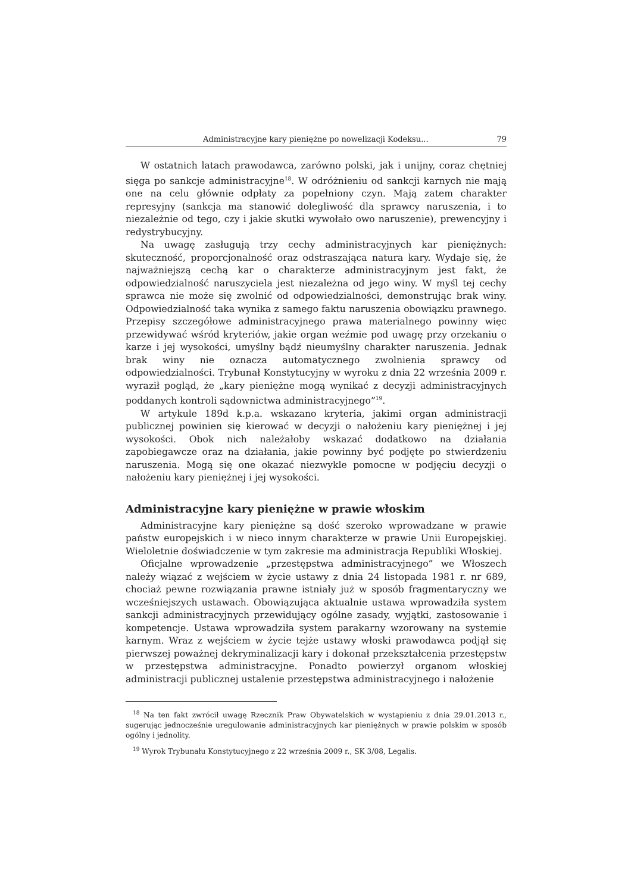Administracyjne kary pieniężne po nowelizacji Kodeksu... 79
W ostatnich latach prawodawca, zarówno polski, jak i unijny, coraz chętniej sięga po sankcje administracyjne<sup>18</sup>. W odróżnieniu od sankcji karnych nie mają one na celu głównie odpłaty za popełniony czyn. Mają zatem charakter represyjny (sankcja ma stanowić dolegliwość dla sprawcy naruszenia, i to niezależnie od tego, czy i jakie skutki wywołało owo naruszenie), prewencyjny i redystrybucyjny.
Na uwagę zasługują trzy cechy administracyjnych kar pieniężnych: skuteczność, proporcjonalność oraz odstraszająca natura kary. Wydaje się, że najważniejszą cechą kar o charakterze administracyjnym jest fakt, że odpowiedzialność naruszyciela jest niezależna od jego winy. W myśl tej cechy sprawca nie może się zwolnić od odpowiedzialności, demonstrując brak winy. Odpowiedzialność taka wynika z samego faktu naruszenia obowiązku prawnego. Przepisy szczegółowe administracyjnego prawa materialnego powinny więc przewidywać wśród kryteriów, jakie organ weźmie pod uwagę przy orzekaniu o karze i jej wysokości, umyślny bądź nieumyślny charakter naruszenia. Jednak brak winy nie oznacza automatycznego zwolnienia sprawcy od odpowiedzialności. Trybunał Konstytucyjny w wyroku z dnia 22 września 2009 r. wyraził pogląd, że „kary pieniężne mogą wynikać z decyzji administracyjnych poddanych kontroli sądownictwa administracyjnego”<sup>19</sup>.
W artykule 189d k.p.a. wskazano kryteria, jakimi organ administracji publicznej powinien się kierować w decyzji o nałożeniu kary pieniężnej i jej wysokości. Obok nich należałoby wskazać dodatkowo na działania zapobiegawcze oraz na działania, jakie powinny być podjęte po stwierdzeniu naruszenia. Mogą się one okazać niezwykle pomocne w podjęciu decyzji o nałożeniu kary pieniężnej i jej wysokości.
Administracyjne kary pieniężne w prawie włoskim
Administracyjne kary pieniężne są dość szeroko wprowadzane w prawie państw europejskich i w nieco innym charakterze w prawie Unii Europejskiej. Wieloletnie doświadczenie w tym zakresie ma administracja Republiki Włoskiej.
Oficjalne wprowadzenie „przestępstwa administracyjnego” we Włoszech należy wiązać z wejściem w życie ustawy z dnia 24 listopada 1981 r. nr 689, chociaż pewne rozwiązania prawne istniały już w sposób fragmentaryczny we wcześniejszych ustawach. Obowiązująca aktualnie ustawa wprowadziła system sankcji administracyjnych przewidujący ogólne zasady, wyjątki, zastosowanie i kompetencje. Ustawa wprowadziła system parakarny wzorowany na systemie karnym. Wraz z wejściem w życie tejże ustawy włoski prawodawca podjął się pierwszej poważnej dekryminalizacji kary i dokonał przekształcenia przestępstw w przestępstwa administracyjne. Ponadto powierzył organom włoskiej administracji publicznej ustalenie przestępstwa administracyjnego i nałożenie
<sup>18</sup> Na ten fakt zwrócił uwagę Rzecznik Praw Obywatelskich w wystąpieniu z dnia 29.01.2013 r., sugerując jednocześnie uregulowanie administracyjnych kar pieniężnych w prawie polskim w sposób ogólny i jednolity.
<sup>19</sup> Wyrok Trybunału Konstytucyjnego z 22 września 2009 r., SK 3/08, Legalis.